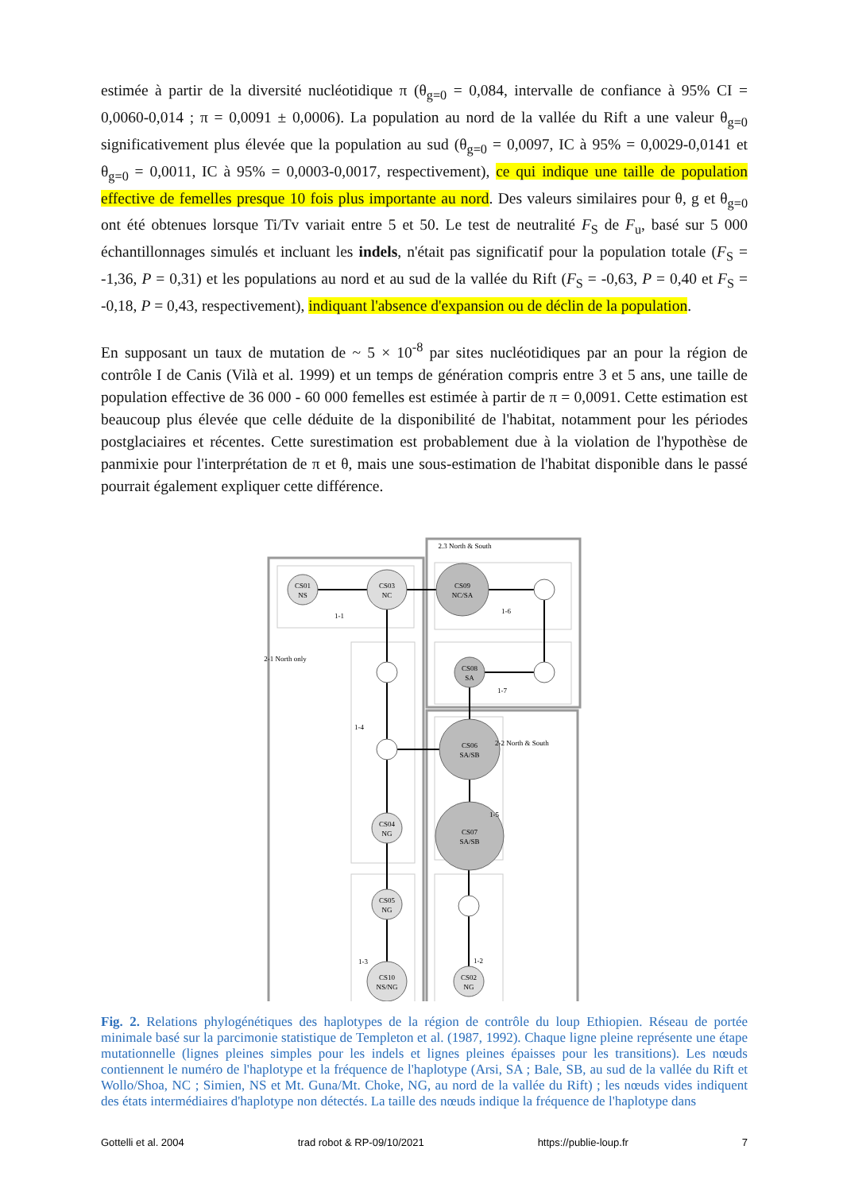estimée à partir de la diversité nucléotidique π (θ<sub>g=0</sub> = 0,084, intervalle de confiance à 95% CI = 0,0060-0,014 ; π = 0,0091 ± 0,0006). La population au nord de la vallée du Rift a une valeur θ<sub>g=0</sub> significativement plus élevée que la population au sud (θ<sub>g=0</sub> = 0,0097, IC à 95% = 0,0029-0,0141 et θ<sub>g=0</sub> = 0,0011, IC à 95% = 0,0003-0,0017, respectivement), ce qui indique une taille de population effective de femelles presque 10 fois plus importante au nord. Des valeurs similaires pour θ, g et θ<sub>g=0</sub> ont été obtenues lorsque Ti/Tv variait entre 5 et 50. Le test de neutralité F<sub>S</sub> de F<sub>u</sub>, basé sur 5 000 échantillonnages simulés et incluant les indels, n'était pas significatif pour la population totale (F<sub>S</sub> = -1,36, P = 0,31) et les populations au nord et au sud de la vallée du Rift (F<sub>S</sub> = -0,63, P = 0,40 et F<sub>S</sub> = -0,18, P = 0,43, respectivement), indiquant l'absence d'expansion ou de déclin de la population.
En supposant un taux de mutation de ~ 5 × 10<sup>-8</sup> par sites nucléotidiques par an pour la région de contrôle I de Canis (Vilà et al. 1999) et un temps de génération compris entre 3 et 5 ans, une taille de population effective de 36 000 - 60 000 femelles est estimée à partir de π = 0,0091. Cette estimation est beaucoup plus élevée que celle déduite de la disponibilité de l'habitat, notamment pour les périodes postglaciaires et récentes. Cette surestimation est probablement due à la violation de l'hypothèse de panmixie pour l'interprétation de π et θ, mais une sous-estimation de l'habitat disponible dans le passé pourrait également expliquer cette différence.
CS01
NS
CS03
NC
CS09
NC/SA
CS08
SA
CS06
SA/SB
CS07
SA/SB
CS04
NG
CS05
NG
CS10
NS/NG
CS02
NG
1-1
2.3 North & South
1-6
1-7
1-4
1-5
1-3
1-2
2-1 North only
2-2 North & South
Fig. 2. Relations phylogénétiques des haplotypes de la région de contrôle du loup Ethiopien. Réseau de portée minimale basé sur la parcimonie statistique de Templeton et al. (1987, 1992). Chaque ligne pleine représente une étape mutationnelle (lignes pleines simples pour les indels et lignes pleines épaisses pour les transitions). Les nœuds contiennent le numéro de l'haplotype et la fréquence de l'haplotype (Arsi, SA ; Bale, SB, au sud de la vallée du Rift et Wollo/Shoa, NC ; Simien, NS et Mt. Guna/Mt. Choke, NG, au nord de la vallée du Rift) ; les nœuds vides indiquent des états intermédiaires d'haplotype non détectés. La taille des nœuds indique la fréquence de l'haplotype dans
Gottelli et al. 2004 trad robot & RP-09/10/2021 https://publie-loup.fr 7